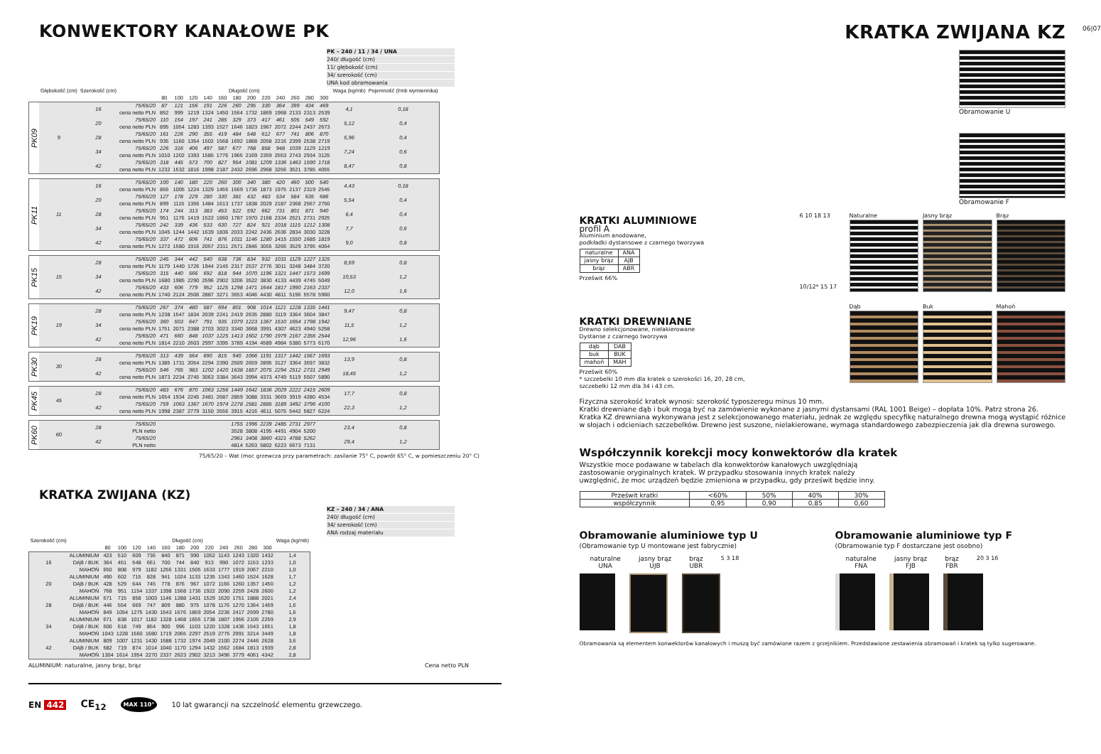KONWEKTORY KANAŁOWE PK
PK – 240 / 11 / 34 / UNA
240/ długość (cm)
11/ głębokość (cm)
34/ szerokość (cm)
UNA kod obramowania
| | Głębokość (cm) | Szerokość (cm) | | Długość (cm) | | | | | | | | | | | | Waga (kg/mb) | Pojemność (l/mb wymiennika) |
| --- | --- | --- | --- | --- | --- | --- | --- | --- | --- | --- | --- | --- | --- | --- | --- | --- | --- |
| | | | | 80 | 100 | 120 | 140 | 160 | 180 | 200 | 220 | 240 | 260 | 280 | 300 | | |
| PK09 | 9 | 16 | 75/65/20 | 87 | 121 | 156 | 191 | 226 | 260 | 295 | 330 | 364 | 399 | 434 | 469 | 4,1 | 0,18 |
| | | | cena netto PLN | 852 | 999 | 1219 | 1324 | 1450 | 1564 | 1732 | 1869 | 1968 | 2133 | 2313 | 2539 | | |
| | | 20 | 75/65/20 | 110 | 154 | 197 | 241 | 285 | 329 | 373 | 417 | 461 | 505 | 549 | 592 | 5,12 | 0,4 |
| | | | cena netto PLN | 895 | 1054 | 1283 | 1393 | 1527 | 1646 | 1823 | 1967 | 2072 | 2244 | 2437 | 2673 | | |
| | | 28 | 75/65/20 | 161 | 226 | 290 | 355 | 419 | 484 | 548 | 612 | 677 | 741 | 806 | 870 | 5,96 | 0,4 |
| | | | cena netto PLN | 935 | 1160 | 1354 | 1502 | 1568 | 1692 | 1868 | 2058 | 2216 | 2399 | 2538 | 2719 | | |
| | | 34 | 75/65/20 | 226 | 316 | 406 | 497 | 587 | 677 | 768 | 858 | 948 | 1039 | 1129 | 1219 | 7,24 | 0,6 |
| | | | cena netto PLN | 1010 | 1202 | 1393 | 1585 | 1776 | 1965 | 2169 | 2359 | 2553 | 2743 | 2934 | 3125 | | |
| | | 42 | 75/65/20 | 318 | 445 | 573 | 700 | 827 | 954 | 1081 | 1209 | 1336 | 1463 | 1590 | 1718 | 8,47 | 0,8 |
| | | | cena netto PLN | 1232 | 1532 | 1816 | 1998 | 2187 | 2432 | 2696 | 2968 | 3256 | 3521 | 3785 | 4055 | | |
| PK11 | 11 | 16 | 75/65/20 | 100 | 140 | 180 | 220 | 260 | 300 | 340 | 380 | 420 | 460 | 500 | 540 | 4,43 | 0,18 |
| | | | cena netto PLN | 856 | 1005 | 1224 | 1329 | 1455 | 1569 | 1736 | 1873 | 1975 | 2137 | 2319 | 2545 | | |
| | | 20 | 75/65/20 | 127 | 178 | 229 | 280 | 330 | 381 | 432 | 483 | 534 | 584 | 635 | 686 | 5,54 | 0,4 |
| | | | cena netto PLN | 899 | 1115 | 1356 | 1484 | 1613 | 1737 | 1838 | 2029 | 2187 | 2368 | 2567 | 2750 | | |
| | | 28 | 75/65/20 | 174 | 244 | 313 | 383 | 453 | 522 | 592 | 662 | 731 | 801 | 871 | 940 | 6,4 | 0,4 |
| | | | cena netto PLN | 951 | 1176 | 1419 | 1522 | 1660 | 1787 | 1970 | 2168 | 2334 | 2521 | 2731 | 2925 | | |
| | | 34 | 75/65/20 | 242 | 339 | 436 | 533 | 630 | 727 | 824 | 921 | 1018 | 1115 | 1212 | 1308 | 7,7 | 0,6 |
| | | | cena netto PLN | 1045 | 1244 | 1442 | 1639 | 1836 | 2033 | 2242 | 2436 | 2636 | 2834 | 3030 | 3228 | | |
| | | 42 | 75/65/20 | 337 | 472 | 606 | 741 | 876 | 1011 | 1146 | 1280 | 1415 | 1550 | 1685 | 1819 | 9,0 | 0,8 |
| | | | cena netto PLN | 1272 | 1580 | 1916 | 2057 | 2311 | 2571 | 2846 | 3055 | 3266 | 3529 | 3795 | 4064 | | |
| PK15 | 15 | 28 | 75/65/20 | 245 | 344 | 442 | 540 | 638 | 736 | 834 | 932 | 1031 | 1129 | 1227 | 1325 | 8,59 | 0,8 |
| | | | cena netto PLN | 1179 | 1440 | 1726 | 1944 | 2145 | 2317 | 2537 | 2776 | 3011 | 3248 | 3484 | 3720 | | |
| | | 34 | 75/65/20 | 315 | 440 | 566 | 692 | 818 | 944 | 1070 | 1196 | 1321 | 1447 | 1573 | 1699 | 10,53 | 1,2 |
| | | | cena netto PLN | 1680 | 1985 | 2290 | 2596 | 2902 | 3206 | 3522 | 3830 | 4133 | 4439 | 4745 | 5049 | | |
| | | 42 | 75/65/20 | 433 | 606 | 779 | 952 | 1125 | 1298 | 1471 | 1644 | 1817 | 1990 | 2163 | 2337 | 12,0 | 1,6 |
| | | | cena netto PLN | 1740 | 2124 | 2506 | 2887 | 3271 | 3653 | 4046 | 4430 | 4811 | 5196 | 5578 | 5960 | | |
| PK19 | 19 | 28 | 75/65/20 | 267 | 374 | 480 | 587 | 694 | 801 | 908 | 1014 | 1121 | 1228 | 1335 | 1441 | 9,47 | 0,8 |
| | | | cena netto PLN | 1238 | 1547 | 1834 | 2039 | 2241 | 2419 | 2635 | 2880 | 3119 | 3364 | 3604 | 3847 | | |
| | | 34 | 75/65/20 | 360 | 503 | 647 | 791 | 935 | 1079 | 1223 | 1367 | 1510 | 1654 | 1798 | 1942 | 11,5 | 1,2 |
| | | | cena netto PLN | 1751 | 2071 | 2388 | 2703 | 3023 | 3340 | 3668 | 3991 | 4307 | 4623 | 4940 | 5258 | | |
| | | 42 | 75/65/20 | 471 | 660 | 848 | 1037 | 1225 | 1413 | 1602 | 1790 | 1979 | 2167 | 2356 | 2544 | 12,96 | 1,6 |
| | | | cena netto PLN | 1814 | 2210 | 2603 | 2997 | 3395 | 3789 | 4194 | 4589 | 4984 | 5380 | 5773 | 6170 | | |
| PK30 | 30 | 28 | 75/65/20 | 313 | 439 | 564 | 690 | 815 | 940 | 1066 | 1191 | 1317 | 1442 | 1567 | 1693 | 13,9 | 0,8 |
| | | | cena netto PLN | 1385 | 1731 | 2054 | 2294 | 2390 | 2509 | 2659 | 2895 | 3127 | 3364 | 3597 | 3832 | | |
| | | 42 | 75/65/20 | 546 | 765 | 983 | 1202 | 1420 | 1638 | 1857 | 2075 | 2294 | 2512 | 2731 | 2949 | 18,45 | 1,2 |
| | | | cena netto PLN | 1873 | 2234 | 2745 | 3063 | 3384 | 3643 | 3994 | 4373 | 4749 | 5119 | 5507 | 5890 | | |
| PK45 | 45 | 28 | 75/65/20 | 483 | 676 | 870 | 1063 | 1256 | 1449 | 1642 | 1836 | 2029 | 2222 | 2415 | 2609 | 17,7 | 0,8 |
| | | | cena netto PLN | 1654 | 1934 | 2245 | 2481 | 2687 | 2859 | 3088 | 3331 | 3669 | 3919 | 4280 | 4534 | | |
| | | 42 | 75/65/20 | 759 | 1063 | 1367 | 1670 | 1974 | 2278 | 2581 | 2885 | 3189 | 3492 | 3796 | 4100 | 22,3 | 1,2 |
| | | | cena netto PLN | 1998 | 2387 | 2779 | 3150 | 3556 | 3915 | 4216 | 4611 | 5075 | 5442 | 5827 | 6224 | | |
| PK60 | 60 | 28 | 75/65/20 | | | | | | 1755 | 1996 | 2239 | 2485 | 2731 | 2977 | | 23,4 | 0,8 |
| | | | PLN netto | | | | | | 3528 | 3808 | 4195 | 4491 | 4904 | 5200 | | | |
| | | 42 | 75/65/20 | | | | | | 2961 | 3408 | 3860 | 4321 | 4788 | 5262 | | 29,4 | 1,2 |
| | | | PLN netto | | | | | | 4814 | 5263 | 5802 | 6223 | 6673 | 7131 | | | |
75/65/20 – Wat (moc grzewcza przy parametrach: zasilanie 75° C, powrót 65° C, w pomieszczeniu 20° C)
KRATKA ZWIJANA (KZ)
KZ – 240 / 34 / ANA
240/ długość (cm)
34/ szerokość (cm)
ANA rodzaj materiału
| Szerokość (cm) | | Długość (cm) | | | | | | | | | | | | Waga (kg/mb) |
| --- | --- | --- | --- | --- | --- | --- | --- | --- | --- | --- | --- | --- | --- | --- |
| | | 80 | 100 | 120 | 140 | 160 | 180 | 200 | 220 | 240 | 260 | 280 | 300 | |
| 16 | ALUMINIUM | 423 | 510 | 609 | 736 | 840 | 871 | 990 | 1052 | 1143 | 1243 | 1320 | 1432 | 1,4 |
| | DĄB / BUK | 364 | 451 | 548 | 661 | 700 | 744 | 840 | 913 | 990 | 1072 | 1153 | 1233 | 1,0 |
| | MAHOŃ | 650 | 808 | 979 | 1182 | 1256 | 1331 | 1505 | 1633 | 1777 | 1919 | 2067 | 2210 | 1,0 |
| 20 | ALUMINIUM | 490 | 602 | 715 | 828 | 941 | 1024 | 1133 | 1235 | 1343 | 1460 | 1524 | 1628 | 1,7 |
| | DĄB / BUK | 428 | 529 | 644 | 745 | 778 | 876 | 967 | 1072 | 1166 | 1260 | 1357 | 1450 | 1,2 |
| | MAHOŃ | 768 | 951 | 1154 | 1337 | 1398 | 1568 | 1736 | 1922 | 2090 | 2259 | 2428 | 2600 | 1,2 |
| 28 | ALUMINIUM | 571 | 715 | 858 | 1003 | 1146 | 1288 | 1431 | 1529 | 1620 | 1751 | 1888 | 2021 | 2,4 |
| | DĄB / BUK | 446 | 554 | 669 | 747 | 809 | 880 | 975 | 1078 | 1176 | 1270 | 1364 | 1459 | 1,6 |
| | MAHOŃ | 849 | 1054 | 1275 | 1430 | 1543 | 1676 | 1859 | 2054 | 2236 | 2417 | 2599 | 2780 | 1,6 |
| 34 | ALUMINIUM | 671 | 838 | 1017 | 1182 | 1328 | 1468 | 1655 | 1738 | 1807 | 1956 | 2105 | 2259 | 2,9 |
| | DĄB / BUK | 500 | 618 | 749 | 854 | 900 | 996 | 1103 | 1220 | 1328 | 1436 | 1543 | 1651 | 1,8 |
| | MAHOŃ | 1043 | 1228 | 1560 | 1680 | 1719 | 2065 | 2297 | 2519 | 2775 | 2991 | 3214 | 3449 | 1,8 |
| 42 | ALUMINIUM | 809 | 1007 | 1231 | 1430 | 1588 | 1732 | 1974 | 2049 | 2100 | 2274 | 2446 | 2628 | 3,6 |
| | DĄB / BUK | 582 | 719 | 874 | 1014 | 1040 | 1170 | 1294 | 1432 | 1562 | 1684 | 1813 | 1939 | 2,8 |
| | MAHOŃ | 1304 | 1614 | 1954 | 2270 | 2337 | 2623 | 2902 | 3213 | 3496 | 3779 | 4061 | 4342 | 2,8 |
ALUMINIUM: naturalne, jasny brąz, brąz Cena netto PLN
EN 442 CE<sub>12</sub> MAX 110° 10 lat gwarancji na szczelność elementu grzewczego.
06|07
KRATKA ZWIJANA KZ
Obramowanie U
Obramowanie F
KRATKI ALUMINIOWE
profil A
Aluminium anodowane,
podkładki dystansowe z czarnego tworzywa
| naturalne | ANA |
| jasny brąz | AJB |
| brąz | ABR |
Prześwit 66%
KRATKI DREWNIANE
Drewno selekcjonowane, nielakierowane
Dystanse z czarnego tworzywa
| dąb | DAB |
| buk | BUK |
| mahoń | MAH |
Prześwit 60%
* szczebelki 10 mm dla kratek o szerokości 16, 20, 28 cm,
szczebelki 12 mm dla 34 i 43 cm.
6 10 18 13
10/12* 15 17
Naturalne
Jasny brąz
Brąz
Dąb
Buk
Mahoń
Fizyczna szerokość kratek wynosi: szerokość typoszeregu minus 10 mm.
Kratki drewniane dąb i buk mogą być na zamówienie wykonane z jasnymi dystansami (RAL 1001 Beige) – dopłata 10%. Patrz strona 26.
Kratka KZ drewniana wykonywana jest z selekcjonowanego materiału, jednak ze względu specyfikę naturalnego drewna mogą wystąpić różnice w słojach i odcieniach szczebelków. Drewno jest suszone, nielakierowane, wymaga standardowego zabezpieczenia jak dla drewna surowego.
Współczynnik korekcji mocy konwektorów dla kratek
Wszystkie moce podawane w tabelach dla konwektorów kanałowych uwzględniają zastosowanie oryginalnych kratek. W przypadku stosowania innych kratek należy uwzględnić, że moc urządzeń będzie zmieniona w przypadku, gdy prześwit będzie inny.
| Prześwit kratki | <60% | 50% | 40% | 30% |
| współczynnik | 0,95 | 0,90 | 0,85 | 0,60 |
Obramowanie aluminiowe typ U
(Obramowanie typ U montowane jest fabrycznie)
naturalne
UNA jasny brąz
UJB brąz
UBR 5 3 18
Obramowanie aluminiowe typ F
(Obramowanie typ F dostarczane jest osobno)
naturalne
FNA jasny brąz
FJB brąz
FBR 20 3 16
Obramowania są elementem konwektorów kanałowych i muszą być zamówione razem z grzejnikiem. Przedstawione zestawienia obramowań i kratek są tylko sugerowane.